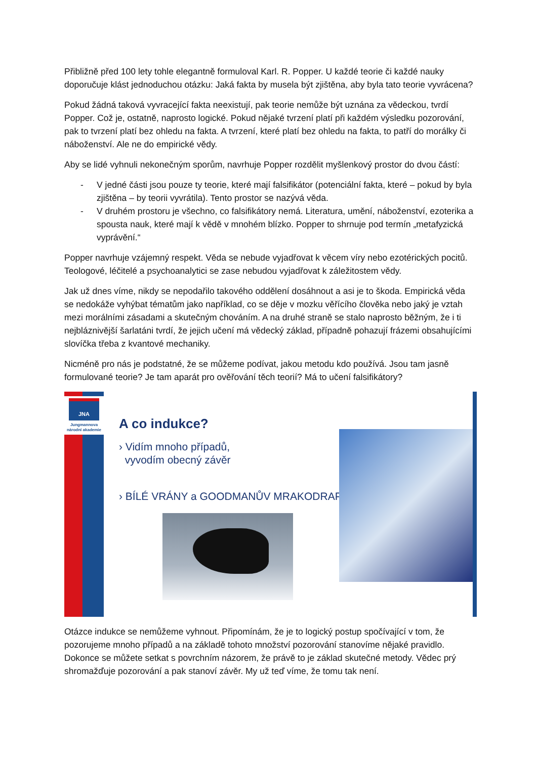Přibližně před 100 lety tohle elegantně formuloval Karl. R. Popper. U každé teorie či každé nauky doporučuje klást jednoduchou otázku: Jaká fakta by musela být zjištěna, aby byla tato teorie vyvrácena?
Pokud žádná taková vyvracející fakta neexistují, pak teorie nemůže být uznána za vědeckou, tvrdí Popper. Což je, ostatně, naprosto logické. Pokud nějaké tvrzení platí při každém výsledku pozorování, pak to tvrzení platí bez ohledu na fakta. A tvrzení, které platí bez ohledu na fakta, to patří do morálky či náboženství. Ale ne do empirické vědy.
Aby se lidé vyhnuli nekonečným sporům, navrhuje Popper rozdělit myšlenkový prostor do dvou částí:
- V jedné části jsou pouze ty teorie, které mají falsifikátor (potenciální fakta, které – pokud by byla zjištěna – by teorii vyvrátila). Tento prostor se nazývá věda.
- V druhém prostoru je všechno, co falsifikátory nemá. Literatura, umění, náboženství, ezoterika a spousta nauk, které mají k vědě v mnohém blízko. Popper to shrnuje pod termín „metafyzická vyprávění.“
Popper navrhuje vzájemný respekt. Věda se nebude vyjadřovat k věcem víry nebo ezotérických pocitů. Teologové, léčitelé a psychoanalytici se zase nebudou vyjadřovat k záležitostem vědy.
Jak už dnes víme, nikdy se nepodařilo takového oddělení dosáhnout a asi je to škoda. Empirická věda se nedokáže vyhýbat tématům jako například, co se děje v mozku věřícího člověka nebo jaký je vztah mezi morálními zásadami a skutečným chováním. A na druhé straně se stalo naprosto běžným, že i ti nejbláznivější šarlatáni tvrdí, že jejich učení má vědecký základ, případně pohazují frázemi obsahujícími slovíčka třeba z kvantové mechaniky.
Nicméně pro nás je podstatné, že se můžeme podívat, jakou metodu kdo používá. Jsou tam jasně formulované teorie? Je tam aparát pro ověřování těch teorií? Má to učení falsifikátory?
JNA
Jungmannova
národní akademie
A co indukce?
› Vidím mnoho případů,
vyvodím obecný závěr
› BÍLÉ VRÁNY a GOODMANŮV MRAKODRAP
Otázce indukce se nemůžeme vyhnout. Připomínám, že je to logický postup spočívající v tom, že pozorujeme mnoho případů a na základě tohoto množství pozorování stanovíme nějaké pravidlo. Dokonce se můžete setkat s povrchním názorem, že právě to je základ skutečné metody. Vědec prý shromažďuje pozorování a pak stanoví závěr. My už teď víme, že tomu tak není.